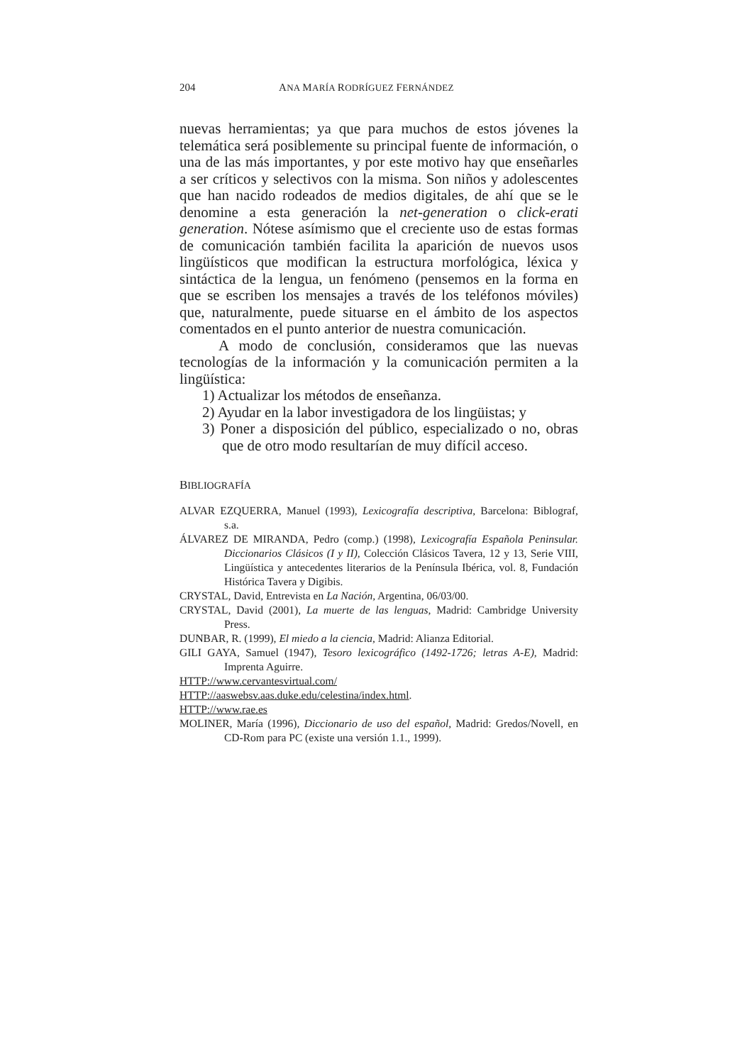204 ANA MARÍA RODRÍGUEZ FERNÁNDEZ
nuevas herramientas; ya que para muchos de estos jóvenes la telemática será posiblemente su principal fuente de información, o una de las más importantes, y por este motivo hay que enseñarles a ser críticos y selectivos con la misma. Son niños y adolescentes que han nacido rodeados de medios digitales, de ahí que se le denomine a esta generación la net-generation o click-erati generation. Nótese asímismo que el creciente uso de estas formas de comunicación también facilita la aparición de nuevos usos lingüísticos que modifican la estructura morfológica, léxica y sintáctica de la lengua, un fenómeno (pensemos en la forma en que se escriben los mensajes a través de los teléfonos móviles) que, naturalmente, puede situarse en el ámbito de los aspectos comentados en el punto anterior de nuestra comunicación.
A modo de conclusión, consideramos que las nuevas tecnologías de la información y la comunicación permiten a la lingüística:
1) Actualizar los métodos de enseñanza.
2) Ayudar en la labor investigadora de los lingüistas; y
3) Poner a disposición del público, especializado o no, obras que de otro modo resultarían de muy difícil acceso.
BIBLIOGRAFÍA
ALVAR EZQUERRA, Manuel (1993), Lexicografía descriptiva, Barcelona: Biblograf, s.a.
ÁLVAREZ DE MIRANDA, Pedro (comp.) (1998), Lexicografía Española Peninsular. Diccionarios Clásicos (I y II), Colección Clásicos Tavera, 12 y 13, Serie VIII, Lingüística y antecedentes literarios de la Península Ibérica, vol. 8, Fundación Histórica Tavera y Digibis.
CRYSTAL, David, Entrevista en La Nación, Argentina, 06/03/00.
CRYSTAL, David (2001), La muerte de las lenguas, Madrid: Cambridge University Press.
DUNBAR, R. (1999), El miedo a la ciencia, Madrid: Alianza Editorial.
GILI GAYA, Samuel (1947), Tesoro lexicográfico (1492-1726; letras A-E), Madrid: Imprenta Aguirre.
HTTP://www.cervantesvirtual.com/
HTTP://aaswebsv.aas.duke.edu/celestina/index.html.
HTTP://www.rae.es
MOLINER, María (1996), Diccionario de uso del español, Madrid: Gredos/Novell, en CD-Rom para PC (existe una versión 1.1., 1999).